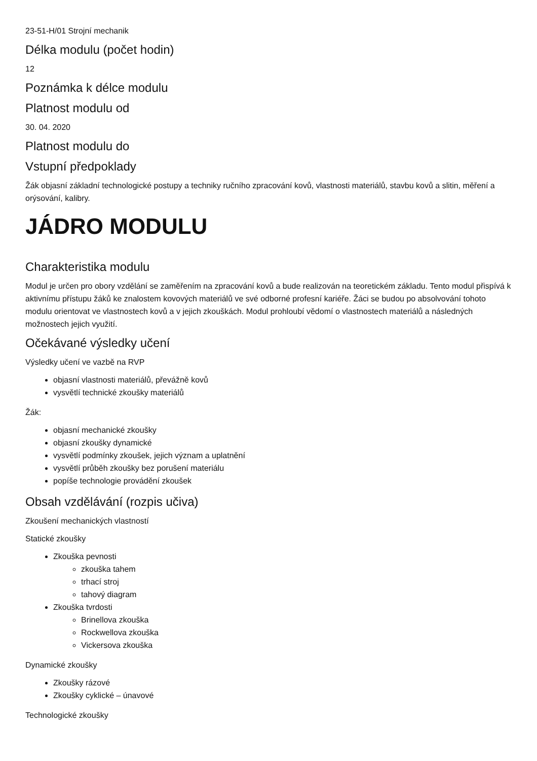23-51-H/01 Strojní mechanik
Délka modulu (počet hodin)
12
Poznámka k délce modulu
Platnost modulu od
30. 04. 2020
Platnost modulu do
Vstupní předpoklady
Žák objasní základní technologické postupy a techniky ručního zpracování kovů, vlastnosti materiálů, stavbu kovů a slitin, měření a orýsování, kalibry.
JÁDRO MODULU
Charakteristika modulu
Modul je určen pro obory vzdělání se zaměřením na zpracování kovů a bude realizován na teoretickém základu. Tento modul přispívá k aktivnímu přístupu žáků ke znalostem kovových materiálů ve své odborné profesní kariéře. Žáci se budou po absolvování tohoto modulu orientovat ve vlastnostech kovů a v jejich zkouškách. Modul prohloubí vědomí o vlastnostech materiálů a následných možnostech jejich využití.
Očekávané výsledky učení
Výsledky učení ve vazbě na RVP
objasní vlastnosti materiálů, převážně kovů
vysvětlí technické zkoušky materiálů
Žák:
objasní mechanické zkoušky
objasní zkoušky dynamické
vysvětlí podmínky zkoušek, jejich význam a uplatnění
vysvětlí průběh zkoušky bez porušení materiálu
popíše technologie provádění zkoušek
Obsah vzdělávání (rozpis učiva)
Zkoušení mechanických vlastností
Statické zkoušky
Zkouška pevnosti
zkouška tahem
trhací stroj
tahový diagram
Zkouška tvrdosti
Brinellova zkouška
Rockwellova zkouška
Vickersova zkouška
Dynamické zkoušky
Zkoušky rázové
Zkoušky cyklické – únavové
Technologické zkoušky